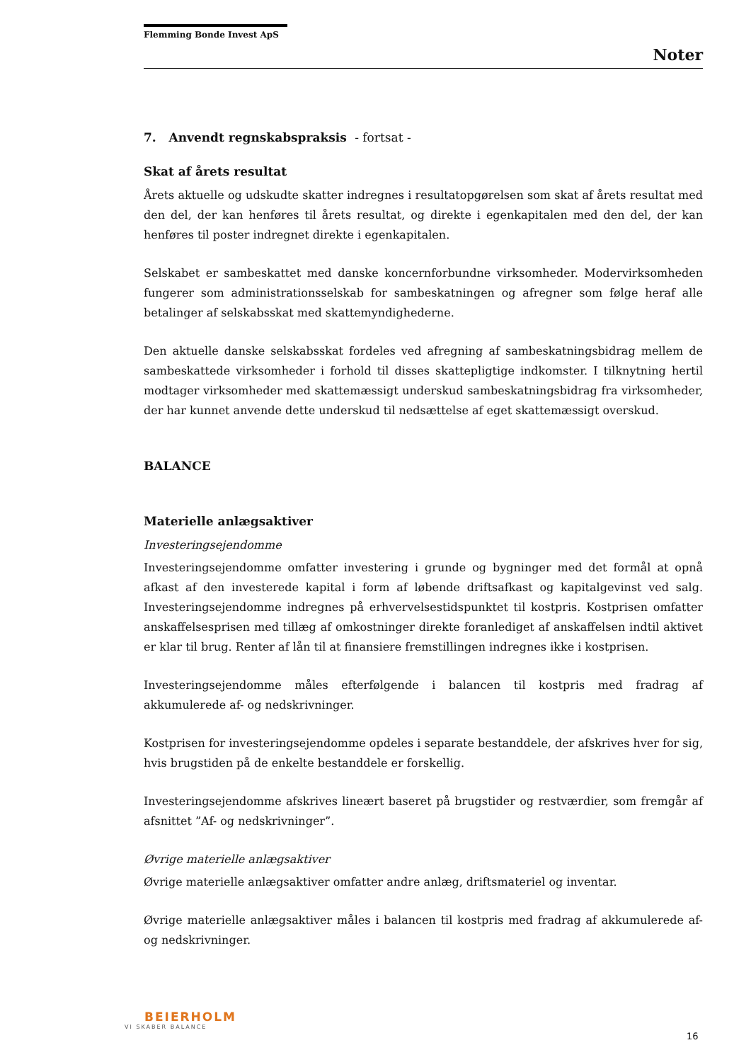Flemming Bonde Invest ApS
Noter
7. Anvendt regnskabspraksis - fortsat -
Skat af årets resultat
Årets aktuelle og udskudte skatter indregnes i resultatopgørelsen som skat af årets resultat med den del, der kan henføres til årets resultat, og direkte i egenkapitalen med den del, der kan henføres til poster indregnet direkte i egenkapitalen.
Selskabet er sambeskattet med danske koncernforbundne virksomheder. Modervirksomheden fungerer som administrationsselskab for sambeskatningen og afregner som følge heraf alle betalinger af selskabsskat med skattemyndighederne.
Den aktuelle danske selskabsskat fordeles ved afregning af sambeskatningsbidrag mellem de sambeskattede virksomheder i forhold til disses skattepligtige indkomster. I tilknytning hertil modtager virksomheder med skattemæssigt underskud sambeskatningsbidrag fra virksomheder, der har kunnet anvende dette underskud til nedsættelse af eget skattemæssigt overskud.
BALANCE
Materielle anlægsaktiver
Investeringsejendomme
Investeringsejendomme omfatter investering i grunde og bygninger med det formål at opnå afkast af den investerede kapital i form af løbende driftsafkast og kapitalgevinst ved salg. Investeringsejendomme indregnes på erhvervelsestidspunktet til kostpris. Kostprisen omfatter anskaffelsesprisen med tillæg af omkostninger direkte foranlediget af anskaffelsen indtil aktivet er klar til brug. Renter af lån til at finansiere fremstillingen indregnes ikke i kostprisen.
Investeringsejendomme måles efterfølgende i balancen til kostpris med fradrag af akkumulerede af- og nedskrivninger.
Kostprisen for investeringsejendomme opdeles i separate bestanddele, der afskrives hver for sig, hvis brugstiden på de enkelte bestanddele er forskellig.
Investeringsejendomme afskrives lineært baseret på brugstider og restværdier, som fremgår af afsnittet ”Af- og nedskrivninger”.
Øvrige materielle anlægsaktiver
Øvrige materielle anlægsaktiver omfatter andre anlæg, driftsmateriel og inventar.
Øvrige materielle anlægsaktiver måles i balancen til kostpris med fradrag af akkumulerede af- og nedskrivninger.
BEIERHOLM
VI SKABER BALANCE
16